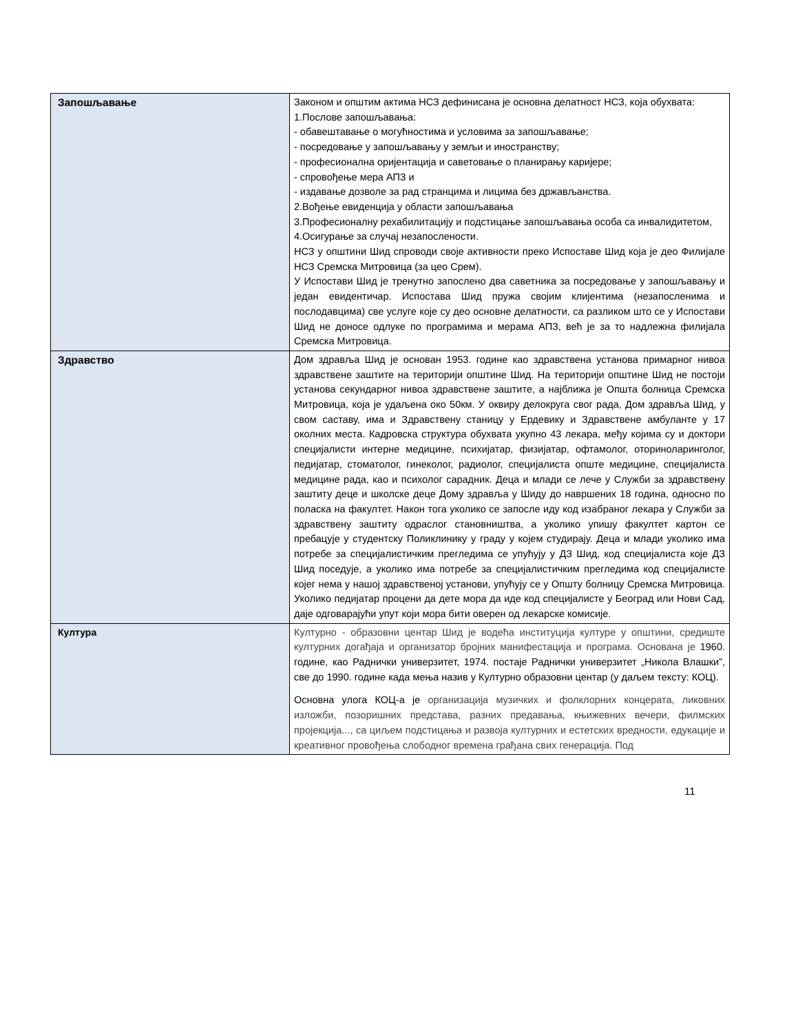| Запошљавање | Законом и општим актима НСЗ дефинисана је основна делатност НСЗ, која обухвата: 1.Послове запошљавања: - обавештавање о могућностима и условима за запошљавање; - посредовање у запошљавању у земљи и иностранству; - професионална оријентација и саветовање о планирању каријере; - спровођење мера АПЗ и - издавање дозволе за рад странцима и лицима без држављанства. 2.Вођење евиденција у области запошљавања 3.Професионалну рехабилитацију и подстицање запошљавања особа са инвалидитетом, 4.Осигурање за случај незапослености. НСЗ у општини Шид спроводи своје активности преко Испоставе Шид која је део Филијале НСЗ Сремска Митровица (за цео Срем). У Испостави Шид је тренутно запослено два саветника за посредовање у запошљавању и један евидентичар. Испостава Шид пружа својим клијентима (незапосленима и послодавцима) све услуге које су део основне делатности, са разликом што се у Испостави Шид не доносе одлуке по програмима и мерама АПЗ, већ је за то надлежна филијала Сремска Митровица. |
| Здравство | Дом здравља Шид је основан 1953. године као здравствена установа примарног нивоа здравствене заштите на територији општине Шид. На територији општине Шид не постоји установа секундарног нивоа здравствене заштите, а најближа је Општа болница Сремска Митровица, која је удаљена око 50км. У оквиру делокруга свог рада, Дом здравља Шид, у свом саставу, има и Здравствену станицу у Ердевику и Здравствене амбуланте у 17 околних места. Кадровска структура обухвата укупно 43 лекара, међу којима су и доктори специјалисти интерне медицине, психијатар, физијатар, офтамолог, оториноларинголог, педијатар, стоматолог, гинеколог, радиолог, специјалиста опште медицине, специјалиста медицине рада, као и психолог сарадник. Деца и млади се лече у Служби за здравствену заштиту деце и школске деце Дому здравља у Шиду до навршених 18 година, односно по поласка на факултет. Након тога уколико се запосле иду код изабраног лекара у Служби за здравствену заштиту одраслог становништва, а уколико упишу факултет картон се пребацује у студентску Поликлинику у граду у којем студирају. Деца и млади уколико има потребе за специјалистичким прегледима се упућују у ДЗ Шид, код специјалиста које ДЗ Шид поседује, а уколико има потребе за специјалистичким прегледима код специјалисте којег нема у нашој здравственој установи, упућују се у Општу болницу Сремска Митровица. Уколико педијатар процени да дете мора да иде код специјалисте у Београд или Нови Сад, даје одговарајући упут који мора бити оверен од лекарске комисије. |
| Култура | Културно - образовни центар Шид је водећа институција културе у општини, средиште културних догађаја и организатор бројних манифестација и програма. Основана је 1960. године, као Раднички универзитет, 1974. постаје Раднички универзитет „Никола Влашки”, све до 1990. године када мења назив у Културно образовни центар (у даљем тексту: КОЦ). Основна улога КОЦ-а је организација музичких и фолклорних концерата, ликовних изложби, позоришних представа, разних предавања, књижевних вечери, филмских пројекција..., са циљем подстицања и развоја културних и естетских вредности, едукације и креативног провођења слободног времена грађана свих генерација. Под |
11